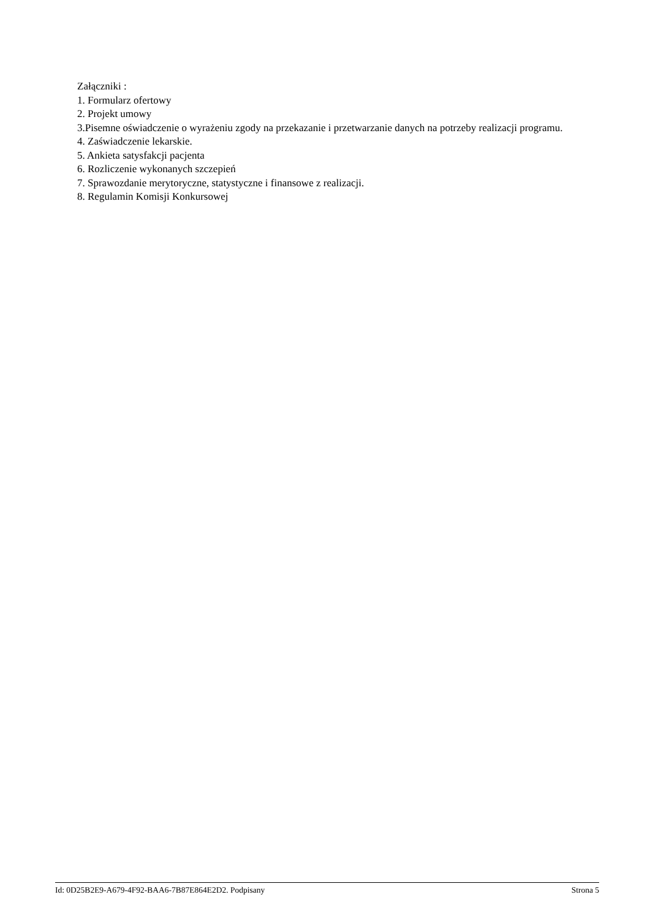Załączniki :
1. Formularz ofertowy
2. Projekt umowy
3.Pisemne oświadczenie o wyrażeniu zgody na przekazanie i przetwarzanie danych na potrzeby realizacji programu.
4. Zaświadczenie lekarskie.
5. Ankieta satysfakcji pacjenta
6. Rozliczenie wykonanych szczepień
7. Sprawozdanie merytoryczne, statystyczne i finansowe z realizacji.
8. Regulamin Komisji Konkursowej
Id: 0D25B2E9-A679-4F92-BAA6-7B87E864E2D2. Podpisany Strona 5